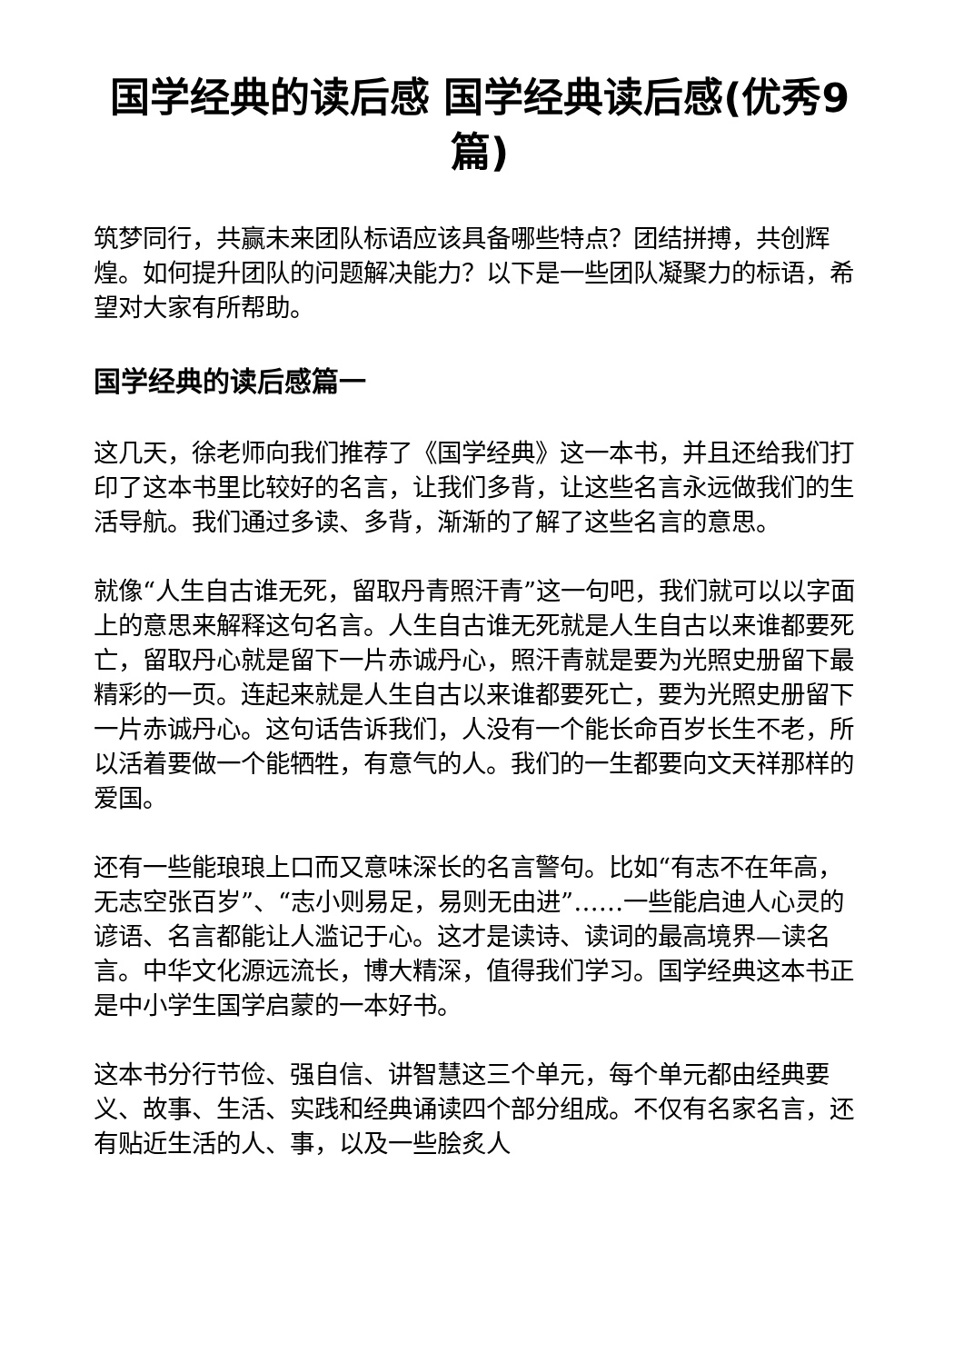国学经典的读后感 国学经典读后感(优秀9篇)
筑梦同行，共赢未来团队标语应该具备哪些特点？团结拼搏，共创辉煌。如何提升团队的问题解决能力？以下是一些团队凝聚力的标语，希望对大家有所帮助。
国学经典的读后感篇一
这几天，徐老师向我们推荐了《国学经典》这一本书，并且还给我们打印了这本书里比较好的名言，让我们多背，让这些名言永远做我们的生活导航。我们通过多读、多背，渐渐的了解了这些名言的意思。
就像“人生自古谁无死，留取丹青照汗青”这一句吧，我们就可以以字面上的意思来解释这句名言。人生自古谁无死就是人生自古以来谁都要死亡，留取丹心就是留下一片赤诚丹心，照汗青就是要为光照史册留下最精彩的一页。连起来就是人生自古以来谁都要死亡，要为光照史册留下一片赤诚丹心。这句话告诉我们，人没有一个能长命百岁长生不老，所以活着要做一个能牺牲，有意气的人。我们的一生都要向文天祥那样的爱国。
还有一些能琅琅上口而又意味深长的名言警句。比如“有志不在年高，无志空张百岁”、“志小则易足，易则无由进”……一些能启迪人心灵的谚语、名言都能让人滥记于心。这才是读诗、读词的最高境界—读名言。中华文化源远流长，博大精深，值得我们学习。国学经典这本书正是中小学生国学启蒙的一本好书。
这本书分行节俭、强自信、讲智慧这三个单元，每个单元都由经典要义、故事、生活、实践和经典诵读四个部分组成。不仅有名家名言，还有贴近生活的人、事，以及一些脍炙人